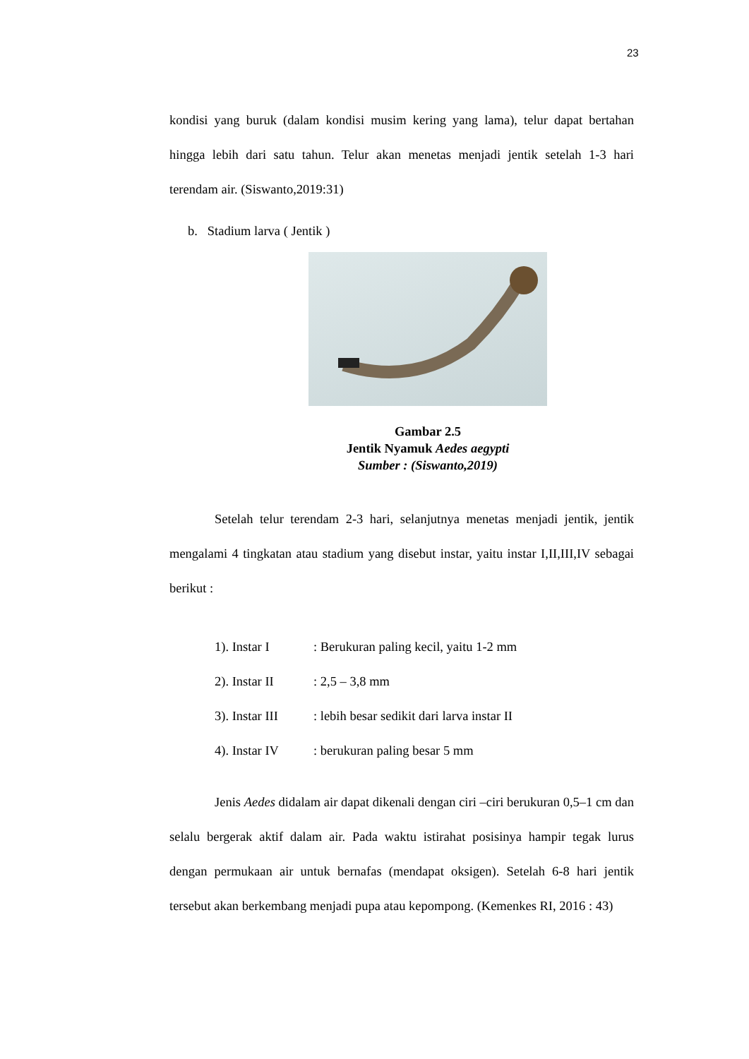23
kondisi yang buruk (dalam kondisi musim kering yang lama), telur dapat bertahan hingga lebih dari satu tahun. Telur akan menetas menjadi jentik setelah 1-3 hari terendam air. (Siswanto,2019:31)
b. Stadium larva ( Jentik )
Gambar 2.5
Jentik Nyamuk Aedes aegypti
Sumber : (Siswanto,2019)
Setelah telur terendam 2-3 hari, selanjutnya menetas menjadi jentik, jentik mengalami 4 tingkatan atau stadium yang disebut instar, yaitu instar I,II,III,IV sebagai berikut :
1). Instar I: Berukuran paling kecil, yaitu 1-2 mm
2). Instar II: 2,5 – 3,8 mm
3). Instar III: lebih besar sedikit dari larva instar II
4). Instar IV: berukuran paling besar 5 mm
Jenis Aedes didalam air dapat dikenali dengan ciri –ciri berukuran 0,5–1 cm dan selalu bergerak aktif dalam air. Pada waktu istirahat posisinya hampir tegak lurus dengan permukaan air untuk bernafas (mendapat oksigen). Setelah 6-8 hari jentik tersebut akan berkembang menjadi pupa atau kepompong. (Kemenkes RI, 2016 : 43)